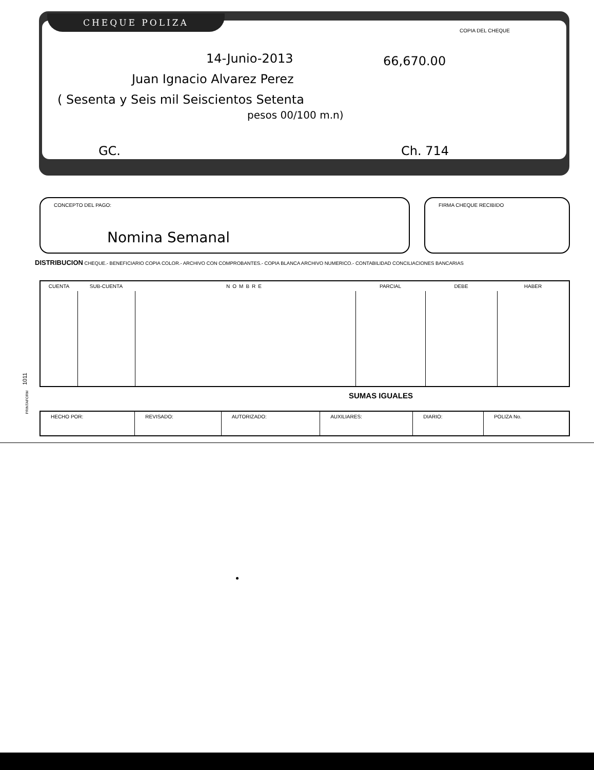COPIA DEL CHEQUE
14-Junio-2013 66,670.00
Juan Ignacio Alvarez Perez
( Sesenta y Seis mil Seiscientos Setenta
pesos 00/100 m.n)
GC. Ch. 714
CHEQUE POLIZA
CONCEPTO DEL PAGO:
Nomina Semanal
FIRMA CHEQUE RECIBIDO
DISTRIBUCION CHEQUE.- BENEFICIARIO COPIA COLOR.- ARCHIVO CON COMPROBANTES.- COPIA BLANCA ARCHIVO NUMERICO.- CONTABILIDAD CONCILIACIONES BANCARIAS
| CUENTA | SUB-CUENTA | NOMBRE | PARCIAL | DEBE | HABER |
| --- | --- | --- | --- | --- | --- |
SUMAS IGUALES
1011
PRINTAFORM
| HECHO POR: | REVISADO: | AUTORIZADO: | AUXILIARES: | DIARIO: | POLIZA No. |